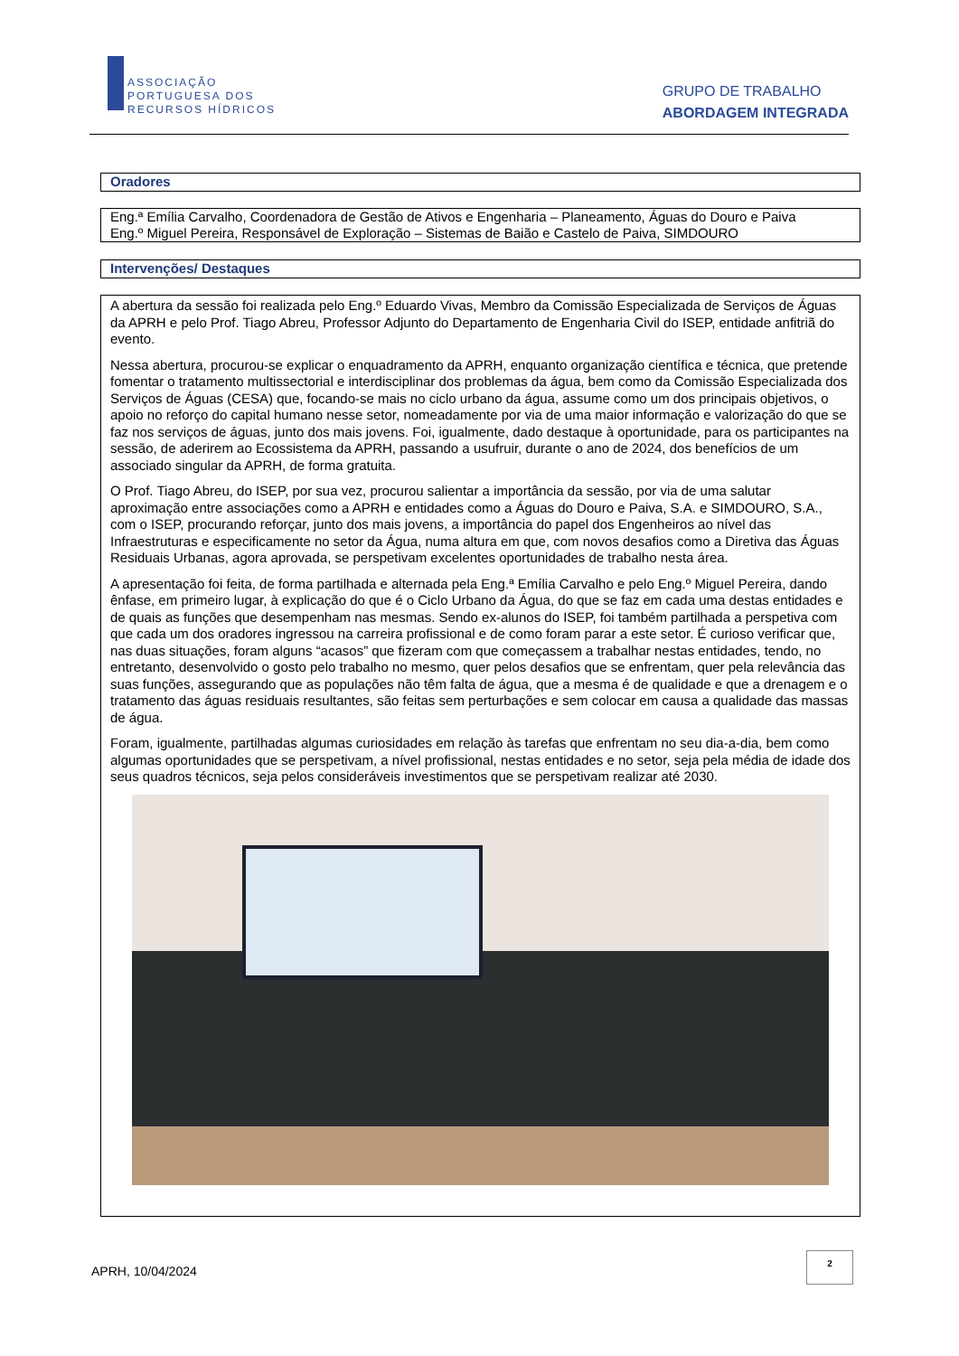ASSOCIAÇÃO
PORTUGUESA DOS
RECURSOS HÍDRICOS
GRUPO DE TRABALHO
ABORDAGEM INTEGRADA
Oradores
Eng.ª Emília Carvalho, Coordenadora de Gestão de Ativos e Engenharia – Planeamento, Águas do Douro e Paiva
Eng.º Miguel Pereira, Responsável de Exploração – Sistemas de Baião e Castelo de Paiva, SIMDOURO
Intervenções/ Destaques
A abertura da sessão foi realizada pelo Eng.º Eduardo Vivas, Membro da Comissão Especializada de Serviços de Águas da APRH e pelo Prof. Tiago Abreu, Professor Adjunto do Departamento de Engenharia Civil do ISEP, entidade anfitriã do evento.
Nessa abertura, procurou-se explicar o enquadramento da APRH, enquanto organização científica e técnica, que pretende fomentar o tratamento multissectorial e interdisciplinar dos problemas da água, bem como da Comissão Especializada dos Serviços de Águas (CESA) que, focando-se mais no ciclo urbano da água, assume como um dos principais objetivos, o apoio no reforço do capital humano nesse setor, nomeadamente por via de uma maior informação e valorização do que se faz nos serviços de águas, junto dos mais jovens. Foi, igualmente, dado destaque à oportunidade, para os participantes na sessão, de aderirem ao Ecossistema da APRH, passando a usufruir, durante o ano de 2024, dos benefícios de um associado singular da APRH, de forma gratuita.
O Prof. Tiago Abreu, do ISEP, por sua vez, procurou salientar a importância da sessão, por via de uma salutar aproximação entre associações como a APRH e entidades como a Águas do Douro e Paiva, S.A. e SIMDOURO, S.A., com o ISEP, procurando reforçar, junto dos mais jovens, a importância do papel dos Engenheiros ao nível das Infraestruturas e especificamente no setor da Água, numa altura em que, com novos desafios como a Diretiva das Águas Residuais Urbanas, agora aprovada, se perspetivam excelentes oportunidades de trabalho nesta área.
A apresentação foi feita, de forma partilhada e alternada pela Eng.ª Emília Carvalho e pelo Eng.º Miguel Pereira, dando ênfase, em primeiro lugar, à explicação do que é o Ciclo Urbano da Água, do que se faz em cada uma destas entidades e de quais as funções que desempenham nas mesmas. Sendo ex-alunos do ISEP, foi também partilhada a perspetiva com que cada um dos oradores ingressou na carreira profissional e de como foram parar a este setor. É curioso verificar que, nas duas situações, foram alguns “acasos” que fizeram com que começassem a trabalhar nestas entidades, tendo, no entretanto, desenvolvido o gosto pelo trabalho no mesmo, quer pelos desafios que se enfrentam, quer pela relevância das suas funções, assegurando que as populações não têm falta de água, que a mesma é de qualidade e que a drenagem e o tratamento das águas residuais resultantes, são feitas sem perturbações e sem colocar em causa a qualidade das massas de água.
Foram, igualmente, partilhadas algumas curiosidades em relação às tarefas que enfrentam no seu dia-a-dia, bem como algumas oportunidades que se perspetivam, a nível profissional, nestas entidades e no setor, seja pela média de idade dos seus quadros técnicos, seja pelos consideráveis investimentos que se perspetivam realizar até 2030.
APRH, 10/04/2024
2